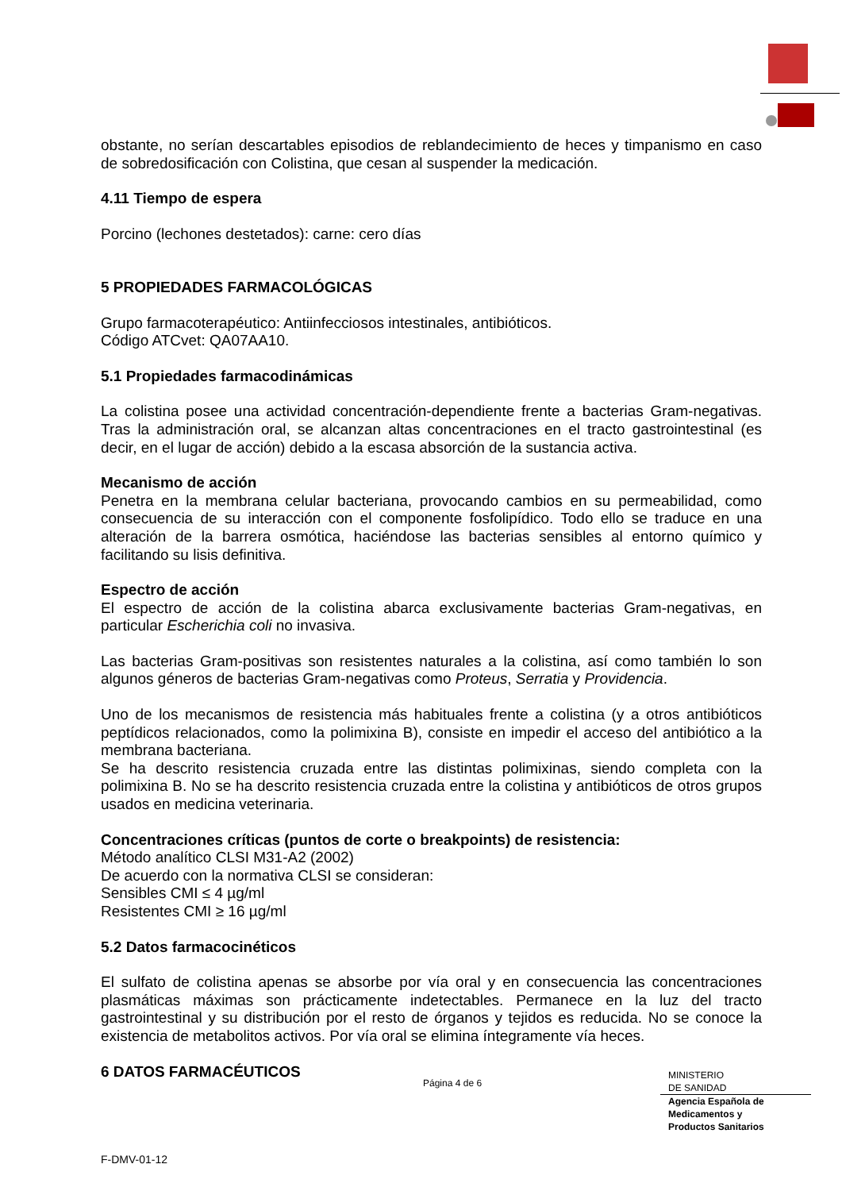obstante, no serían descartables episodios de reblandecimiento de heces y timpanismo en caso de sobredosificación con Colistina, que cesan al suspender la medicación.
4.11 Tiempo de espera
Porcino (lechones destetados): carne: cero días
5 PROPIEDADES FARMACOLÓGICAS
Grupo farmacoterapéutico: Antiinfecciosos intestinales, antibióticos.
Código ATCvet: QA07AA10.
5.1 Propiedades farmacodinámicas
La colistina posee una actividad concentración-dependiente frente a bacterias Gram-negativas. Tras la administración oral, se alcanzan altas concentraciones en el tracto gastrointestinal (es decir, en el lugar de acción) debido a la escasa absorción de la sustancia activa.
Mecanismo de acción
Penetra en la membrana celular bacteriana, provocando cambios en su permeabilidad, como consecuencia de su interacción con el componente fosfolipídico. Todo ello se traduce en una alteración de la barrera osmótica, haciéndose las bacterias sensibles al entorno químico y facilitando su lisis definitiva.
Espectro de acción
El espectro de acción de la colistina abarca exclusivamente bacterias Gram-negativas, en particular Escherichia coli no invasiva.
Las bacterias Gram-positivas son resistentes naturales a la colistina, así como también lo son algunos géneros de bacterias Gram-negativas como Proteus, Serratia y Providencia.
Uno de los mecanismos de resistencia más habituales frente a colistina (y a otros antibióticos peptídicos relacionados, como la polimixina B), consiste en impedir el acceso del antibiótico a la membrana bacteriana.
Se ha descrito resistencia cruzada entre las distintas polimixinas, siendo completa con la polimixina B. No se ha descrito resistencia cruzada entre la colistina y antibióticos de otros grupos usados en medicina veterinaria.
Concentraciones críticas (puntos de corte o breakpoints) de resistencia:
Método analítico CLSI M31-A2 (2002)
De acuerdo con la normativa CLSI se consideran:
Sensibles CMI ≤ 4 µg/ml
Resistentes CMI ≥ 16 µg/ml
5.2 Datos farmacocinéticos
El sulfato de colistina apenas se absorbe por vía oral y en consecuencia las concentraciones plasmáticas máximas son prácticamente indetectables. Permanece en la luz del tracto gastrointestinal y su distribución por el resto de órganos y tejidos es reducida. No se conoce la existencia de metabolitos activos. Por vía oral se elimina íntegramente vía heces.
6 DATOS FARMACÉUTICOS
Página 4 de 6
MINISTERIO
DE SANIDAD
Agencia Española de
Medicamentos y
Productos Sanitarios
F-DMV-01-12